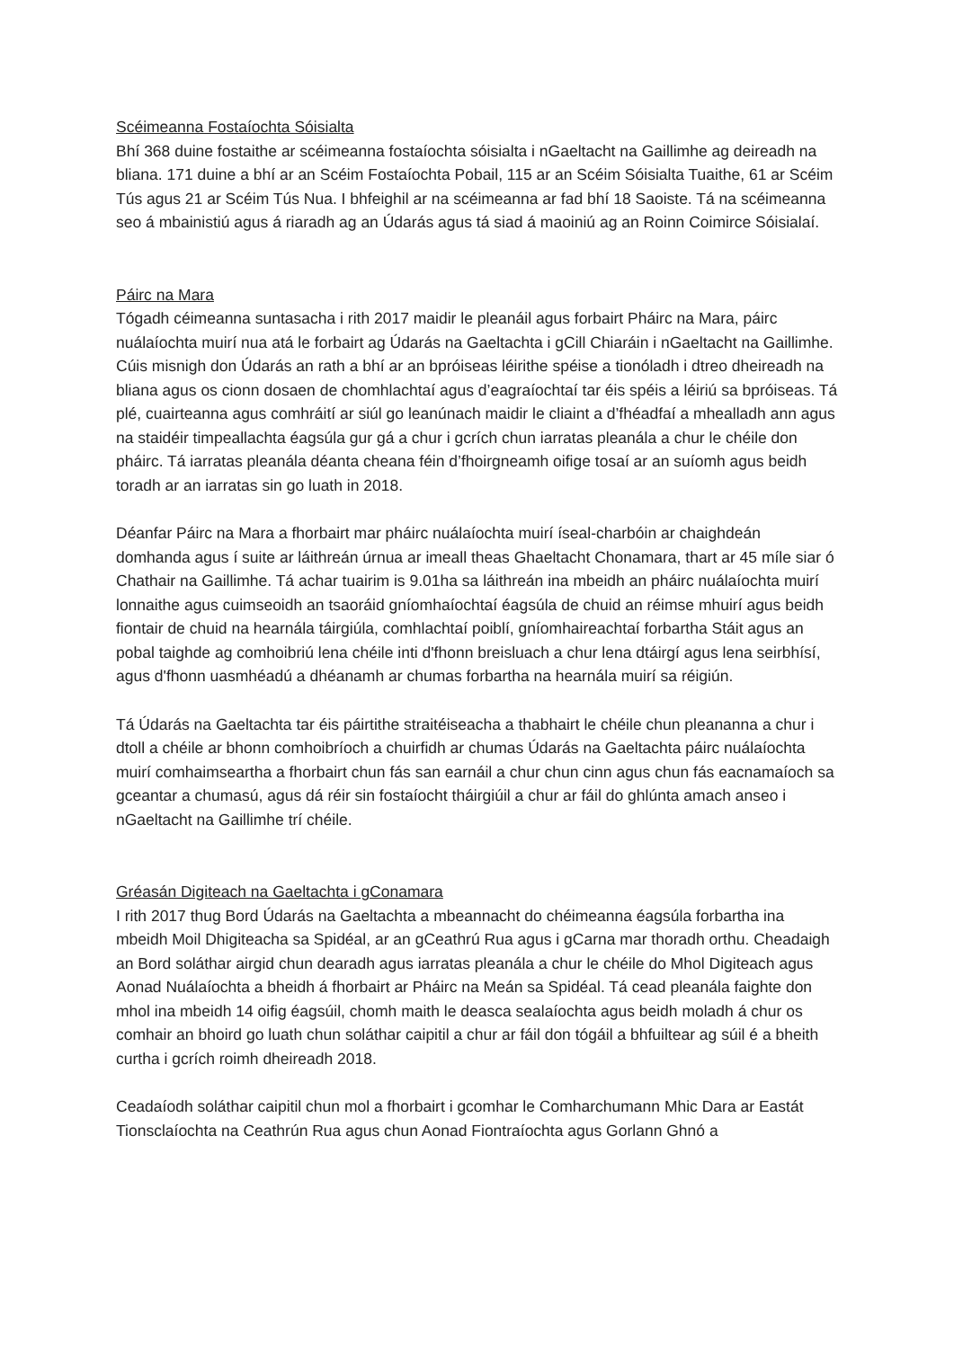Scéimeanna Fostaíochta Sóisialta
Bhí 368 duine fostaithe ar scéimeanna fostaíochta sóisialta i nGaeltacht na Gaillimhe ag deireadh na bliana. 171 duine a bhí ar an Scéim Fostaíochta Pobail, 115 ar an Scéim Sóisialta Tuaithe, 61 ar Scéim Tús agus 21 ar Scéim Tús Nua. I bhfeighil ar na scéimeanna ar fad bhí 18 Saoiste. Tá na scéimeanna seo á mbainistiú agus á riaradh ag an Údarás agus tá siad á maoiniú ag an Roinn Coimirce Sóisialaí.
Páirc na Mara
Tógadh céimeanna suntasacha i rith 2017 maidir le pleanáil agus forbairt Pháirc na Mara, páirc nuálaíochta muirí nua atá le forbairt ag Údarás na Gaeltachta i gCill Chiaráin i nGaeltacht na Gaillimhe. Cúis misnigh don Údarás an rath a bhí ar an bpróiseas léirithe spéise a tionóladh i dtreo dheireadh na bliana agus os cionn dosaen de chomhlachtaí agus d’eagraíochtaí tar éis spéis a léiriú sa bpróiseas. Tá plé, cuairteanna agus comhráití ar siúl go leanúnach maidir le cliaint a d’fhéadfaí a mhealladh ann agus na staidéir timpeallachta éagsúla gur gá a chur i gcrích chun iarratas pleanála a chur le chéile don pháirc. Tá iarratas pleanála déanta cheana féin d’fhoirgneamh oifige tosaí ar an suíomh agus beidh toradh ar an iarratas sin go luath in 2018.
Déanfar Páirc na Mara a fhorbairt mar pháirc nuálaíochta muirí íseal-charbóin ar chaighdeán domhanda agus í suite ar láithreán úrnua ar imeall theas Ghaeltacht Chonamara, thart ar 45 míle siar ó Chathair na Gaillimhe. Tá achar tuairim is 9.01ha sa láithreán ina mbeidh an pháirc nuálaíochta muirí lonnaithe agus cuimseoidh an tsaoráid gníomhaíochtaí éagsúla de chuid an réimse mhuirí agus beidh fiontair de chuid na hearnála táirgiúla, comhlachtaí poiblí, gníomhaireachtaí forbartha Stáit agus an pobal taighde ag comhoibriú lena chéile inti d'fhonn breisluach a chur lena dtáirgí agus lena seirbhísí, agus d'fhonn uasmhéadú a dhéanamh ar chumas forbartha na hearnála muirí sa réigiún.
Tá Údarás na Gaeltachta tar éis páirtithe straitéiseacha a thabhairt le chéile chun pleananna a chur i dtoll a chéile ar bhonn comhoibríoch a chuirfidh ar chumas Údarás na Gaeltachta páirc nuálaíochta muirí comhaimseartha a fhorbairt chun fás san earnáil a chur chun cinn agus chun fás eacnamaíoch sa gceantar a chumasú, agus dá réir sin fostaíocht tháirgiúil a chur ar fáil do ghlúnta amach anseo i nGaeltacht na Gaillimhe trí chéile.
Gréasán Digiteach na Gaeltachta i gConamara
I rith 2017 thug Bord Údarás na Gaeltachta a mbeannacht do chéimeanna éagsúla forbartha ina mbeidh Moil Dhigiteacha sa Spidéal, ar an gCeathrú Rua agus i gCarna mar thoradh orthu. Cheadaigh an Bord soláthar airgid chun dearadh agus iarratas pleanála a chur le chéile do Mhol Digiteach agus Aonad Nuálaíochta a bheidh á fhorbairt ar Pháirc na Meán sa Spidéal. Tá cead pleanála faighte don mhol ina mbeidh 14 oifig éagsúil, chomh maith le deasca sealaíochta agus beidh moladh á chur os comhair an bhoird go luath chun soláthar caipitil a chur ar fáil don tógáil a bhfuiltear ag súil é a bheith curtha i gcrích roimh dheireadh 2018.
Ceadaíodh soláthar caipitil chun mol a fhorbairt i gcomhar le Comharchumann Mhic Dara ar Eastát Tionsclaíochta na Ceathrún Rua agus chun Aonad Fiontraíochta agus Gorlann Ghnó a